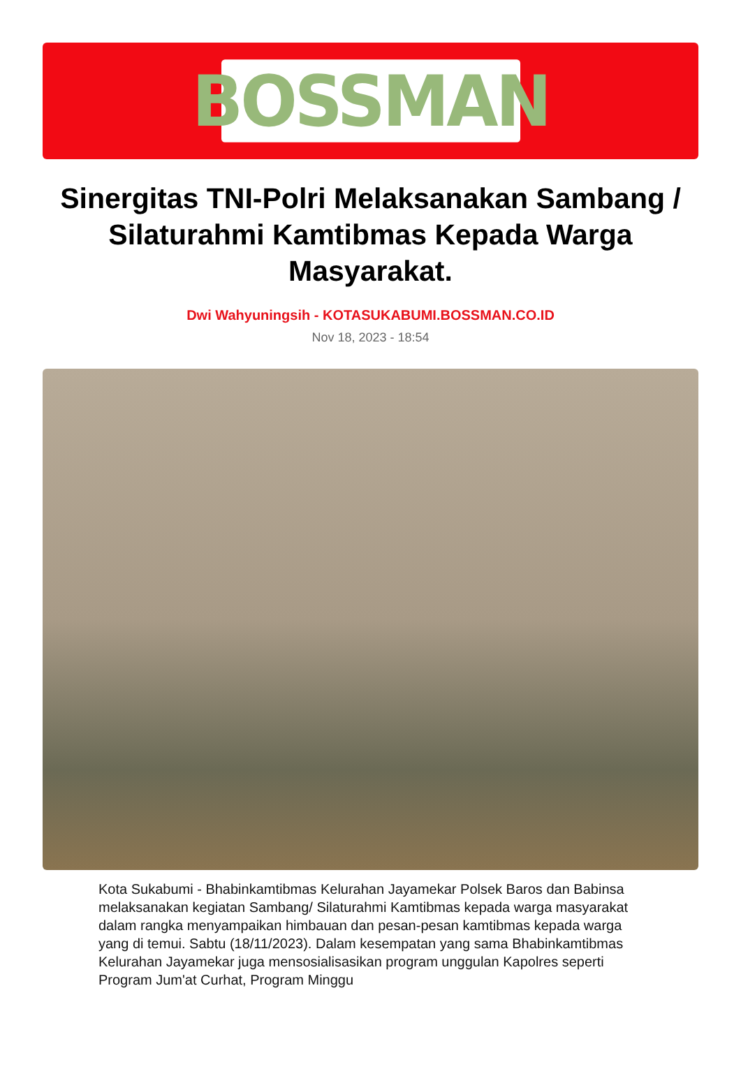BOSSMAN
Sinergitas TNI-Polri Melaksanakan Sambang / Silaturahmi Kamtibmas Kepada Warga Masyarakat.
Dwi Wahyuningsih - KOTASUKABUMI.BOSSMAN.CO.ID
Nov 18, 2023 - 18:54
Kota Sukabumi - Bhabinkamtibmas Kelurahan Jayamekar Polsek Baros dan Babinsa melaksanakan kegiatan Sambang/ Silaturahmi Kamtibmas kepada warga masyarakat dalam rangka menyampaikan himbauan dan pesan-pesan kamtibmas kepada warga yang di temui. Sabtu (18/11/2023). Dalam kesempatan yang sama Bhabinkamtibmas Kelurahan Jayamekar juga mensosialisasikan program unggulan Kapolres seperti Program Jum'at Curhat, Program Minggu